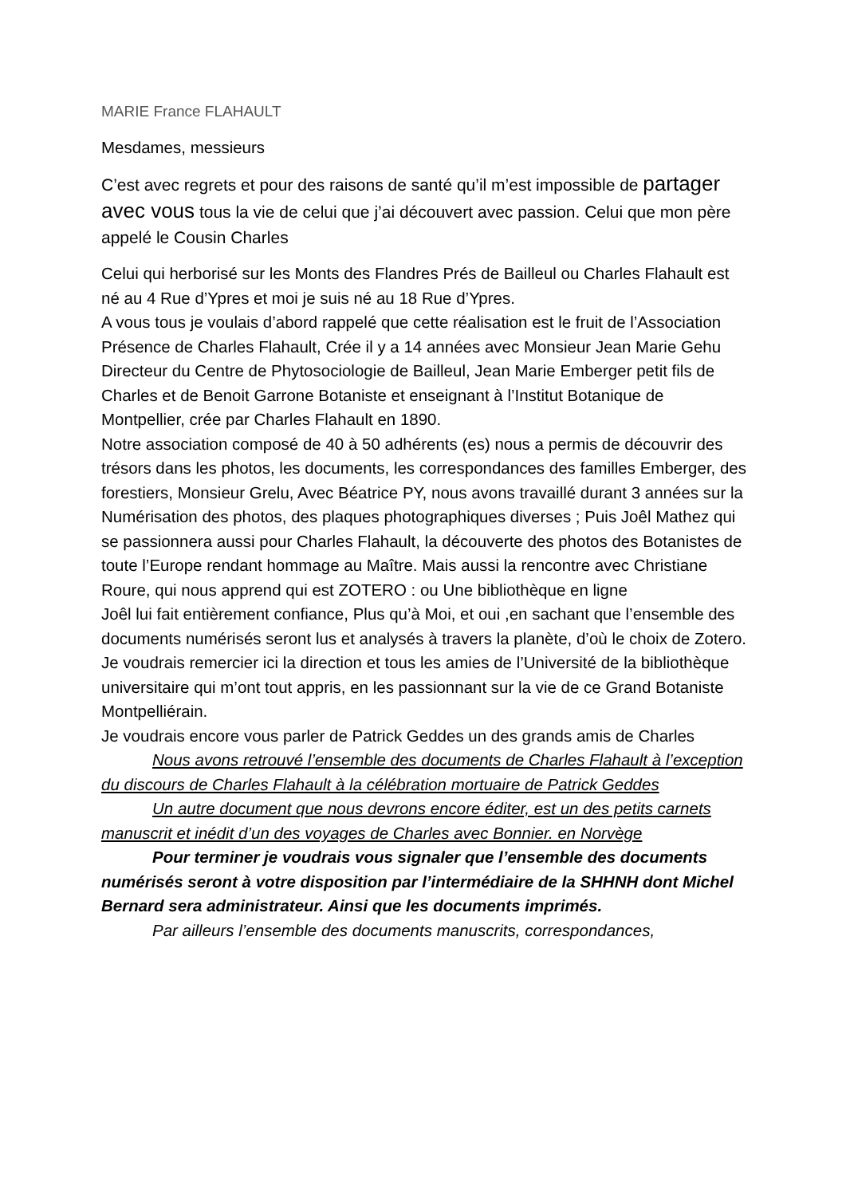MARIE France FLAHAULT
Mesdames, messieurs
C’est avec regrets et pour des raisons de santé qu’il m’est impossible de partager avec vous tous la vie de celui que j’ai découvert avec passion. Celui que mon père appelé le Cousin Charles
Celui qui herborisé sur les Monts des Flandres Prés de Bailleul ou Charles Flahault est né au 4 Rue d’Ypres et moi je suis né au 18 Rue d’Ypres.
A vous tous je voulais d’abord rappelé que cette réalisation est le fruit de l’Association Présence de Charles Flahault, Crée il y a 14 années avec Monsieur Jean Marie Gehu Directeur du Centre de Phytosociologie de Bailleul, Jean Marie Emberger petit fils de Charles et de Benoit Garrone Botaniste et enseignant à l’Institut Botanique de Montpellier, crée par Charles Flahault en 1890.
Notre association composé de 40 à 50 adhérents (es) nous a permis de découvrir des trésors dans les photos, les documents, les correspondances des familles Emberger, des forestiers, Monsieur Grelu, Avec Béatrice PY, nous avons travaillé durant 3 années sur la Numérisation des photos, des plaques photographiques diverses ; Puis Joêl Mathez qui se passionnera aussi pour Charles Flahault, la découverte des photos des Botanistes de toute l’Europe rendant hommage au Maître. Mais aussi la rencontre avec Christiane Roure, qui nous apprend qui est ZOTERO : ou Une bibliothèque en ligne
Joêl lui fait entièrement confiance, Plus qu’à Moi, et oui ,en sachant que l’ensemble des documents numérisés seront lus et analysés à travers la planète, d’où le choix de Zotero.
Je voudrais remercier ici la direction et tous les amies de l’Université de la bibliothèque universitaire qui m’ont tout appris, en les passionnant sur la vie de ce Grand Botaniste Montpelliérain.
Je voudrais encore vous parler de Patrick Geddes un des grands amis de Charles
Nous avons retrouvé l’ensemble des documents de Charles Flahault à l’exception du discours de Charles Flahault à la célébration mortuaire de Patrick Geddes
Un autre document que nous devrons encore éditer, est un des petits carnets manuscrit et inédit d’un des voyages de Charles avec Bonnier. en Norvège
Pour terminer je voudrais vous signaler que l’ensemble des documents numérisés seront à votre disposition par l’intermédiaire de la SHHNH dont Michel Bernard sera administrateur. Ainsi que les documents imprimés.
Par ailleurs l’ensemble des documents manuscrits, correspondances,